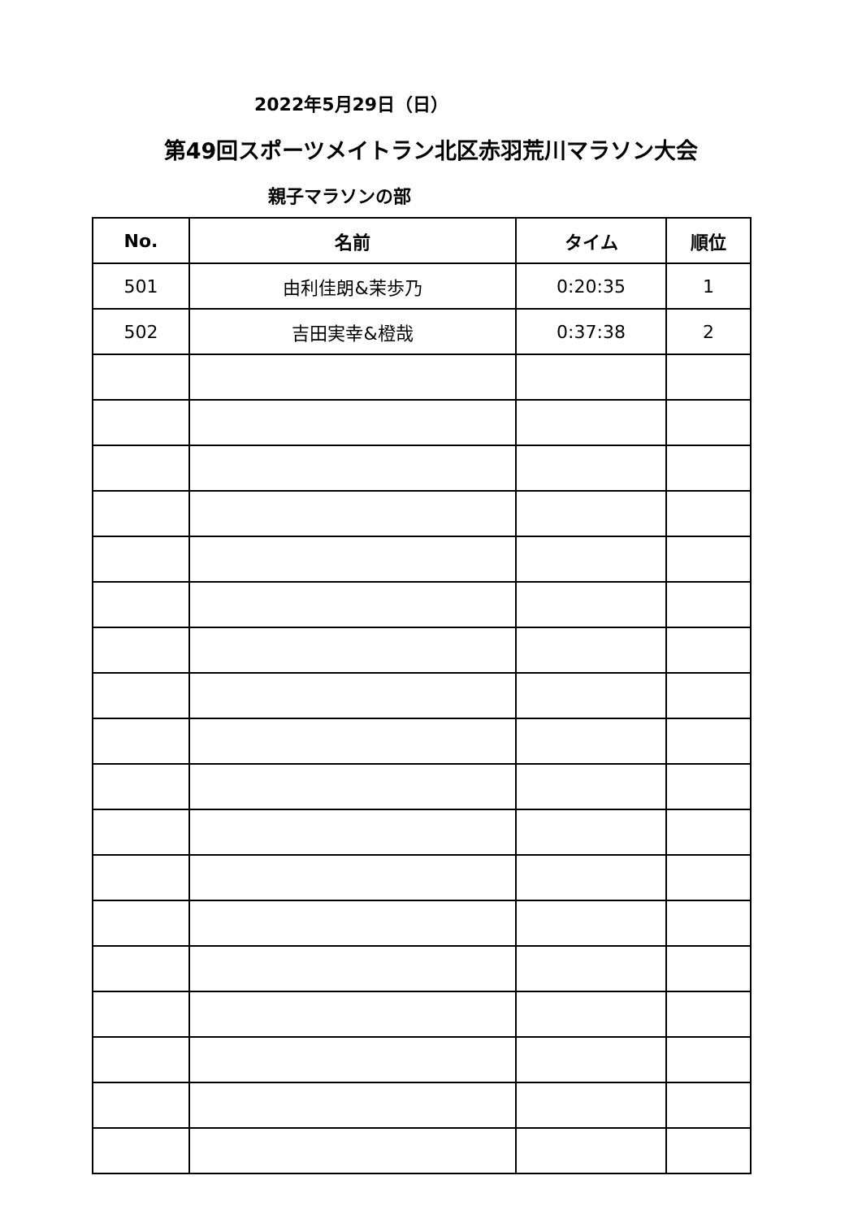2022年5月29日（日）
第49回スポーツメイトラン北区赤羽荒川マラソン大会
親子マラソンの部
| No. | 名前 | タイム | 順位 |
| --- | --- | --- | --- |
| 501 | 由利佳朗&茉歩乃 | 0:20:35 | 1 |
| 502 | 吉田実幸&橙哉 | 0:37:38 | 2 |